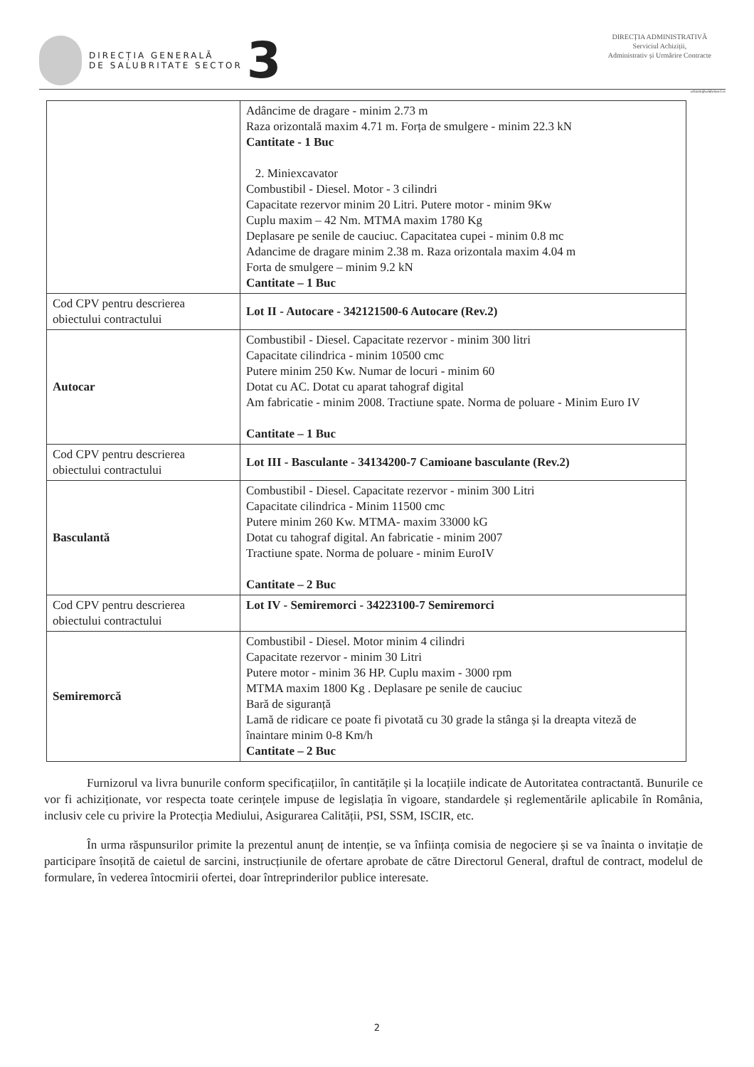DIRECȚIA GENERALĂ
DE SALUBRITATE SECTOR
3
DIRECȚIA ADMINISTRATIVĂ
Serviciul Achiziții,
Administrativ și Urmărire Contracte
achizitii@salubritate3.ro
| | Adâncime de dragare - minim 2.73 m Raza orizontală maxim 4.71 m. Forța de smulgere - minim 22.3 kN Cantitate - 1 Buc 2. Miniexcavator Combustibil - Diesel. Motor - 3 cilindri Capacitate rezervor minim 20 Litri. Putere motor - minim 9Kw Cuplu maxim – 42 Nm. MTMA maxim 1780 Kg Deplasare pe senile de cauciuc. Capacitatea cupei - minim 0.8 mc Adancime de dragare minim 2.38 m. Raza orizontala maxim 4.04 m Forta de smulgere – minim 9.2 kN Cantitate – 1 Buc |
| Cod CPV pentru descrierea obiectului contractului | Lot II - Autocare - 342121500-6 Autocare (Rev.2) |
| Autocar | Combustibil - Diesel. Capacitate rezervor - minim 300 litri Capacitate cilindrica - minim 10500 cmc Putere minim 250 Kw. Numar de locuri - minim 60 Dotat cu AC. Dotat cu aparat tahograf digital Am fabricatie - minim 2008. Tractiune spate. Norma de poluare - Minim Euro IV Cantitate – 1 Buc |
| Cod CPV pentru descrierea obiectului contractului | Lot III - Basculante - 34134200-7 Camioane basculante (Rev.2) |
| Basculantă | Combustibil - Diesel. Capacitate rezervor - minim 300 Litri Capacitate cilindrica - Minim 11500 cmc Putere minim 260 Kw. MTMA- maxim 33000 kG Dotat cu tahograf digital. An fabricatie - minim 2007 Tractiune spate. Norma de poluare - minim EuroIV Cantitate – 2 Buc |
| Cod CPV pentru descrierea obiectului contractului | Lot IV - Semiremorci - 34223100-7 Semiremorci |
| Semiremorcă | Combustibil - Diesel. Motor minim 4 cilindri Capacitate rezervor - minim 30 Litri Putere motor - minim 36 HP. Cuplu maxim - 3000 rpm MTMA maxim 1800 Kg . Deplasare pe senile de cauciuc Bară de siguranță Lamă de ridicare ce poate fi pivotată cu 30 grade la stânga și la dreapta viteză de înaintare minim 0-8 Km/h Cantitate – 2 Buc |
Furnizorul va livra bunurile conform specificațiilor, în cantitățile și la locațiile indicate de Autoritatea contractantă. Bunurile ce vor fi achiziționate, vor respecta toate cerințele impuse de legislația în vigoare, standardele și reglementările aplicabile în România, inclusiv cele cu privire la Protecția Mediului, Asigurarea Calității, PSI, SSM, ISCIR, etc.
În urma răspunsurilor primite la prezentul anunț de intenție, se va înființa comisia de negociere și se va înainta o invitație de participare însoțită de caietul de sarcini, instrucțiunile de ofertare aprobate de către Directorul General, draftul de contract, modelul de formulare, în vederea întocmirii ofertei, doar întreprinderilor publice interesate.
2